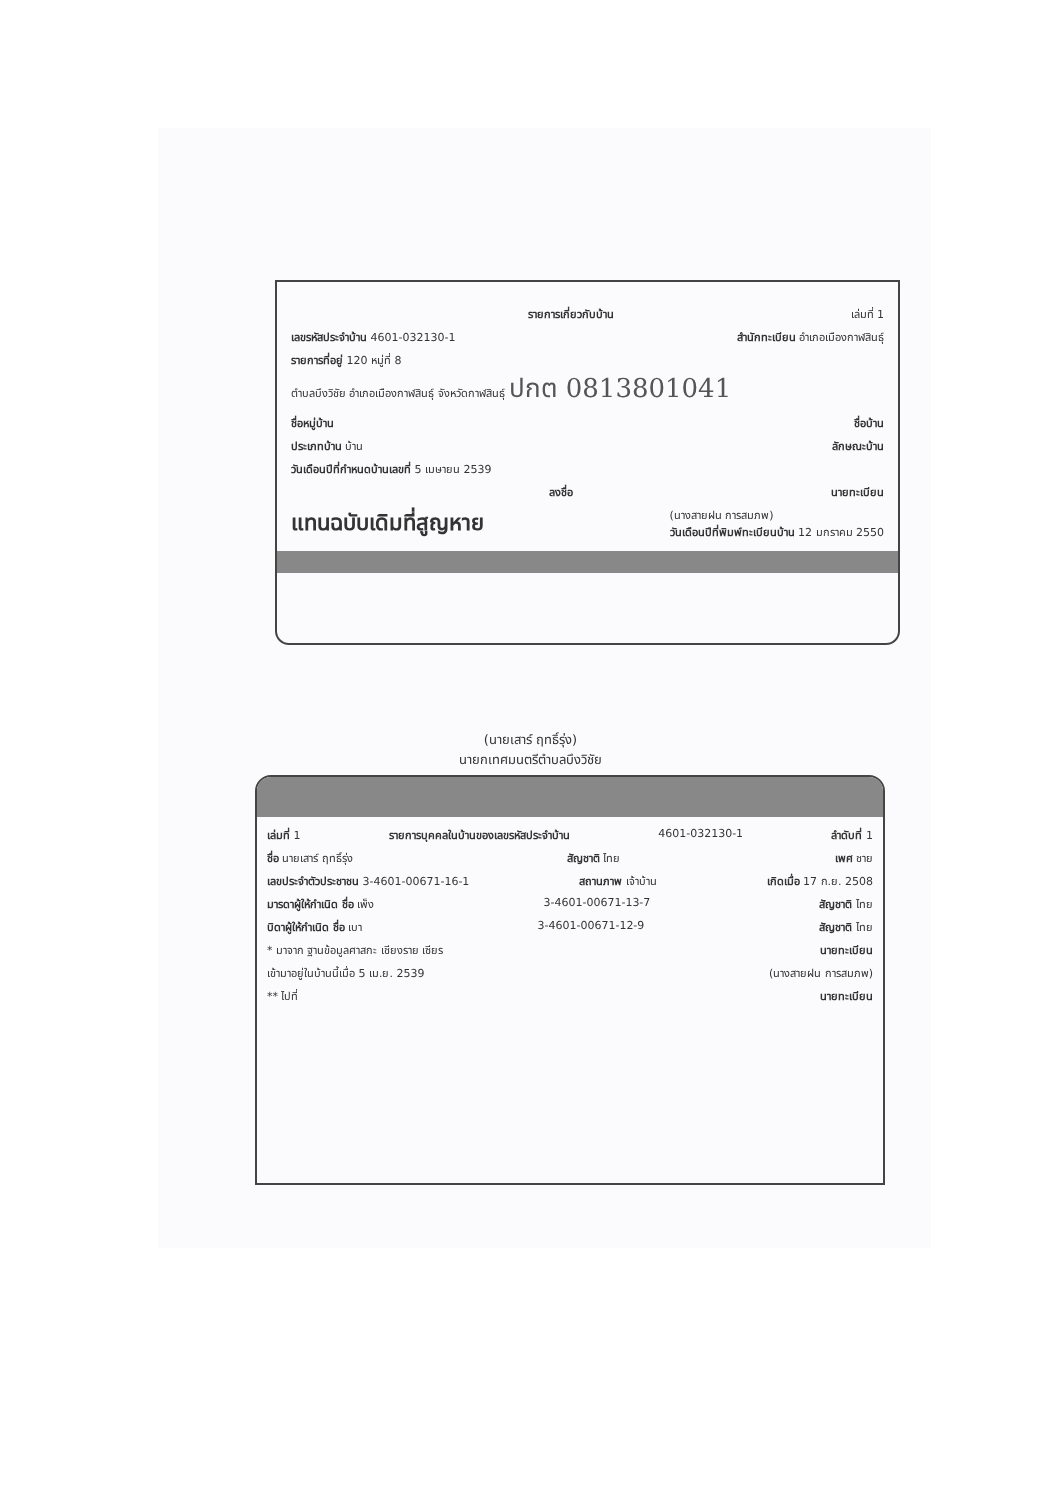รายการเกี่ยวกับบ้าน เล่มที่ 1
เลขรหัสประจำบ้าน 4601-032130-1 สำนักทะเบียน อำเภอเมืองกาฬสินธุ์
รายการที่อยู่ 120 หมู่ที่ 8
ตำบลบึงวิชัย อำเภอเมืองกาฬสินธุ์ จังหวัดกาฬสินธุ์ ปกต 0813801041
ชื่อหมู่บ้าน ชื่อบ้าน
ประเภทบ้าน บ้าน ลักษณะบ้าน
วันเดือนปีที่กำหนดบ้านเลขที่ 5 เมษายน 2539
ลงชื่อ นายทะเบียน
แทนฉบับเดิมที่สูญหาย (นางสายฝน การสมภพ)
วันเดือนปีที่พิมพ์ทะเบียนบ้าน 12 มกราคม 2550
(นายเสาร์ ฤทธิ์รุ่ง)
นายกเทศมนตรีตำบลบึงวิชัย
เล่มที่ 1 รายการบุคคลในบ้านของเลขรหัสประจำบ้าน 4601-032130-1 ลำดับที่ 1
ชื่อ นายเสาร์ ฤทธิ์รุ่ง สัญชาติ ไทย เพศ ชาย
เลขประจำตัวประชาชน 3-4601-00671-16-1 สถานภาพ เจ้าบ้าน เกิดเมื่อ 17 ก.ย. 2508
มารดาผู้ให้กำเนิด ชื่อ เพ็ง 3-4601-00671-13-7 สัญชาติ ไทย
บิดาผู้ให้กำเนิด ชื่อ เบา 3-4601-00671-12-9 สัญชาติ ไทย
* มาจาก ฐานข้อมูลศาสกะ เชียงราย เซียร นายทะเบียน
เข้ามาอยู่ในบ้านนี้เมื่อ 5 เม.ย. 2539 (นางสายฝน การสมภพ)
** ไปที่ นายทะเบียน